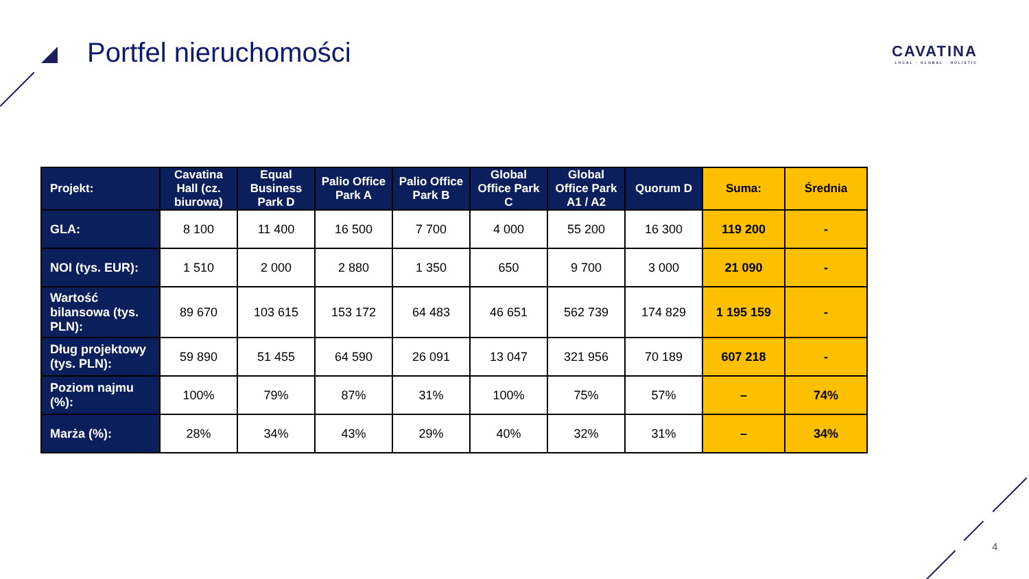Portfel nieruchomości
CAVATINA
LOCAL · GLOBAL · HOLISTIC
| Projekt: | Cavatina Hall (cz. biurowa) | Equal Business Park D | Palio Office Park A | Palio Office Park B | Global Office Park C | Global Office Park A1 / A2 | Quorum D | Suma: | Średnia |
| --- | --- | --- | --- | --- | --- | --- | --- | --- | --- |
| GLA: | 8 100 | 11 400 | 16 500 | 7 700 | 4 000 | 55 200 | 16 300 | 119 200 | - |
| NOI (tys. EUR): | 1 510 | 2 000 | 2 880 | 1 350 | 650 | 9 700 | 3 000 | 21 090 | - |
| Wartość bilansowa (tys. PLN): | 89 670 | 103 615 | 153 172 | 64 483 | 46 651 | 562 739 | 174 829 | 1 195 159 | - |
| Dług projektowy (tys. PLN): | 59 890 | 51 455 | 64 590 | 26 091 | 13 047 | 321 956 | 70 189 | 607 218 | - |
| Poziom najmu (%): | 100% | 79% | 87% | 31% | 100% | 75% | 57% | – | 74% |
| Marża (%): | 28% | 34% | 43% | 29% | 40% | 32% | 31% | – | 34% |
4